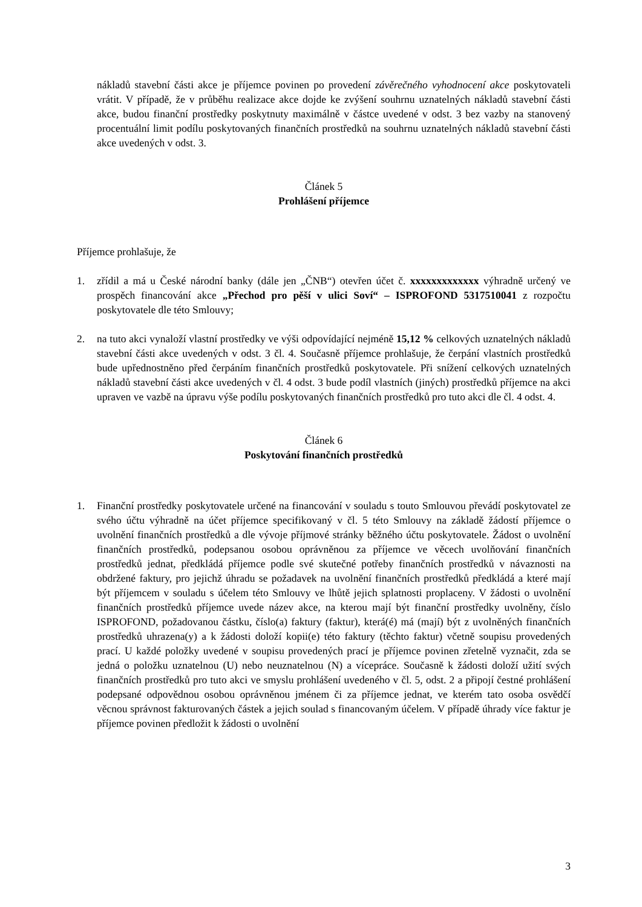nákladů stavební části akce je příjemce povinen po provedení závěrečného vyhodnocení akce poskytovateli vrátit. V případě, že v průběhu realizace akce dojde ke zvýšení souhrnu uznatelných nákladů stavební části akce, budou finanční prostředky poskytnuty maximálně v částce uvedené v odst. 3 bez vazby na stanovený procentuální limit podílu poskytovaných finančních prostředků na souhrnu uznatelných nákladů stavební části akce uvedených v odst. 3.
Článek 5
Prohlášení příjemce
Příjemce prohlašuje, že
1. zřídil a má u České národní banky (dále jen „ČNB“) otevřen účet č. xxxxxxxxxxxxx výhradně určený ve prospěch financování akce „Přechod pro pěší v ulici Soví“ – ISPROFOND 5317510041 z rozpočtu poskytovatele dle této Smlouvy;
2. na tuto akci vynaloží vlastní prostředky ve výši odpovídající nejméně 15,12 % celkových uznatelných nákladů stavební části akce uvedených v odst. 3 čl. 4. Současně příjemce prohlašuje, že čerpání vlastních prostředků bude upřednostněno před čerpáním finančních prostředků poskytovatele. Při snížení celkových uznatelných nákladů stavební části akce uvedených v čl. 4 odst. 3 bude podíl vlastních (jiných) prostředků příjemce na akci upraven ve vazbě na úpravu výše podílu poskytovaných finančních prostředků pro tuto akci dle čl. 4 odst. 4.
Článek 6
Poskytování finančních prostředků
1. Finanční prostředky poskytovatele určené na financování v souladu s touto Smlouvou převádí poskytovatel ze svého účtu výhradně na účet příjemce specifikovaný v čl. 5 této Smlouvy na základě žádostí příjemce o uvolnění finančních prostředků a dle vývoje příjmové stránky běžného účtu poskytovatele. Žádost o uvolnění finančních prostředků, podepsanou osobou oprávněnou za příjemce ve věcech uvolňování finančních prostředků jednat, předkládá příjemce podle své skutečné potřeby finančních prostředků v návaznosti na obdržené faktury, pro jejichž úhradu se požadavek na uvolnění finančních prostředků předkládá a které mají být příjemcem v souladu s účelem této Smlouvy ve lhůtě jejich splatnosti proplaceny. V žádosti o uvolnění finančních prostředků příjemce uvede název akce, na kterou mají být finanční prostředky uvolněny, číslo ISPROFOND, požadovanou částku, číslo(a) faktury (faktur), která(é) má (mají) být z uvolněných finančních prostředků uhrazena(y) a k žádosti doloží kopii(e) této faktury (těchto faktur) včetně soupisu provedených prací. U každé položky uvedené v soupisu provedených prací je příjemce povinen zřetelně vyznačit, zda se jedná o položku uznatelnou (U) nebo neuznatelnou (N) a vícepráce. Současně k žádosti doloží užití svých finančních prostředků pro tuto akci ve smyslu prohlášení uvedeného v čl. 5, odst. 2 a připojí čestné prohlášení podepsané odpovědnou osobou oprávněnou jménem či za příjemce jednat, ve kterém tato osoba osvědčí věcnou správnost fakturovaných částek a jejich soulad s financovaným účelem. V případě úhrady více faktur je příjemce povinen předložit k žádosti o uvolnění
3